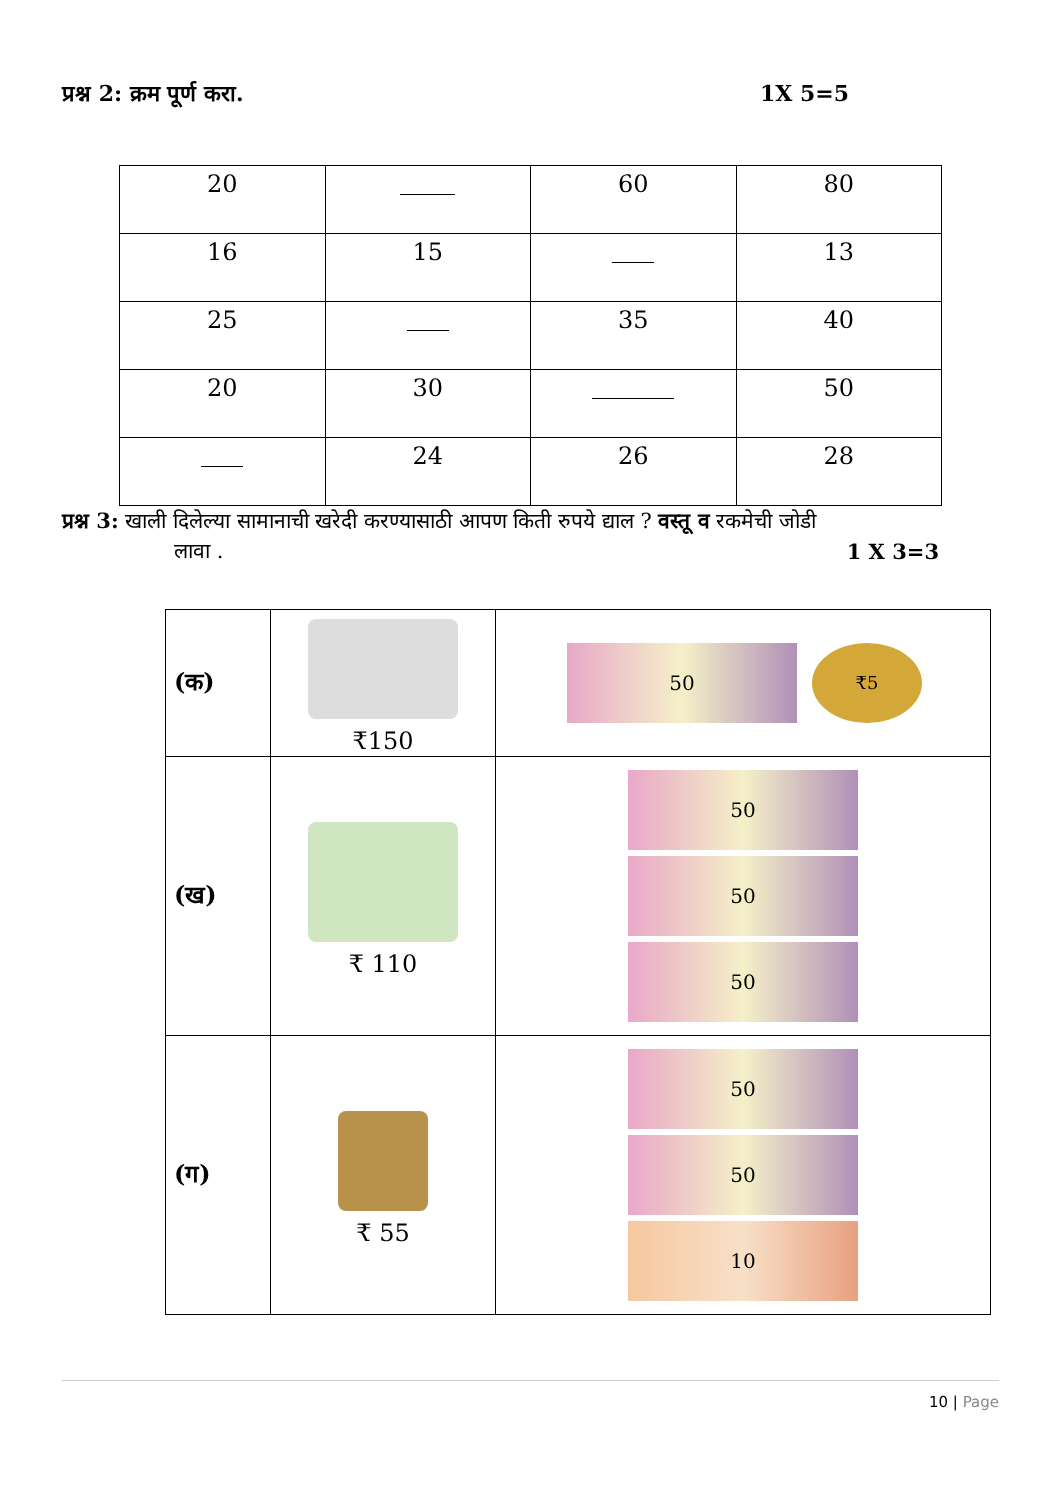प्रश्न 2: क्रम पूर्ण करा. 1X 5=5
| 20 | | 60 | 80 |
| 16 | 15 | | 13 |
| 25 | | 35 | 40 |
| 20 | 30 | | 50 |
| | 24 | 26 | 28 |
प्रश्न 3: खाली दिलेल्या सामानाची खरेदी करण्यासाठी आपण किती रुपये द्याल ? वस्तू व रकमेची जोडी
लावा . 1 X 3=3
| (क) | ₹150 | 50 ₹5 |
| (ख) | ₹ 110 | 50 50 50 |
| (ग) | ₹ 55 | 50 50 10 |
10 | Page